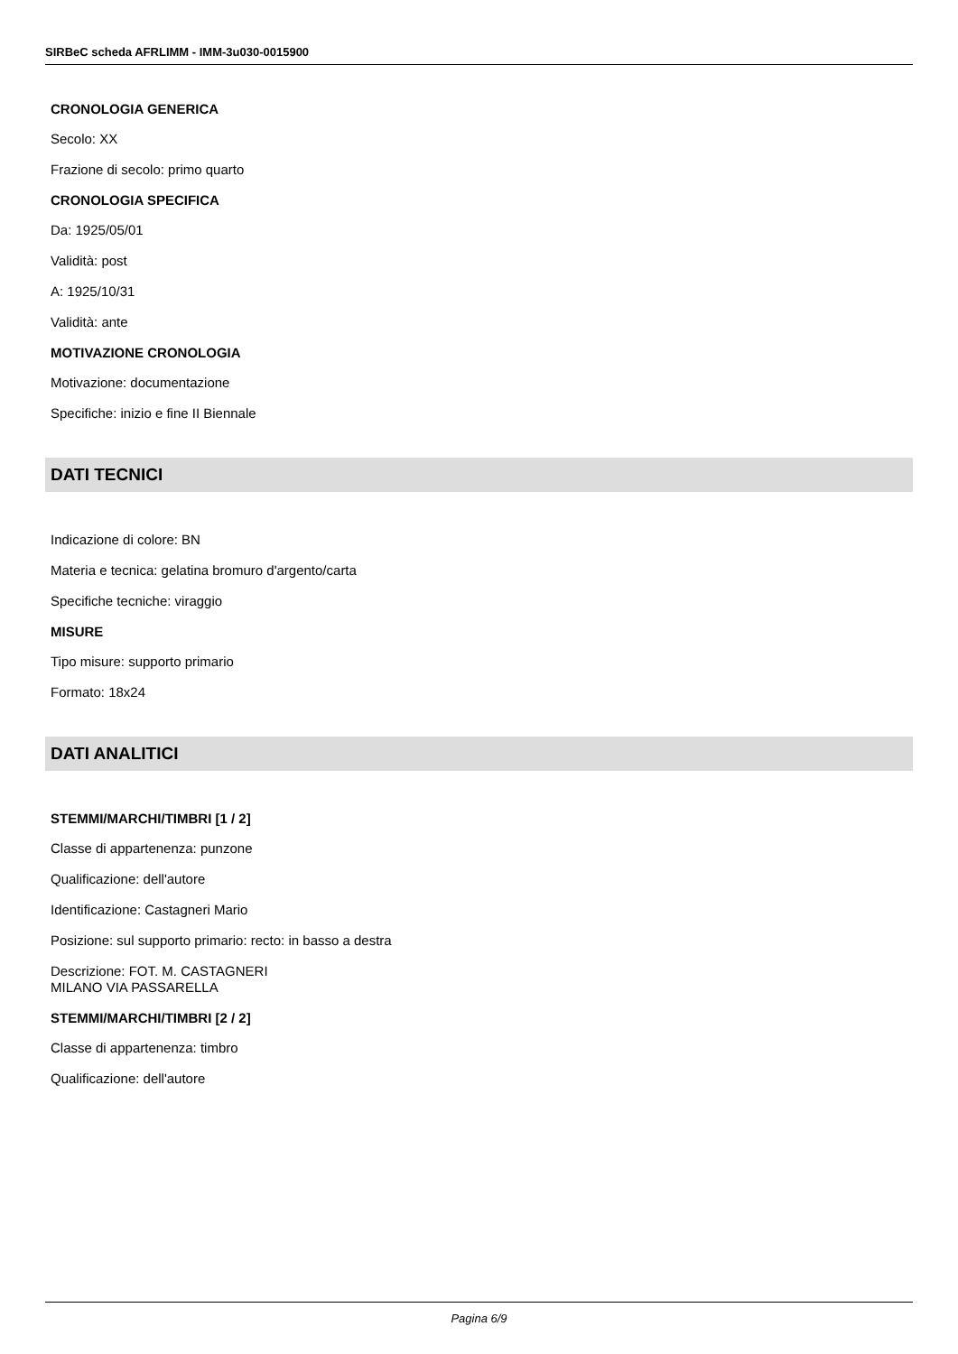SIRBeC scheda AFRLIMM - IMM-3u030-0015900
CRONOLOGIA GENERICA
Secolo: XX
Frazione di secolo: primo quarto
CRONOLOGIA SPECIFICA
Da: 1925/05/01
Validità: post
A: 1925/10/31
Validità: ante
MOTIVAZIONE CRONOLOGIA
Motivazione: documentazione
Specifiche: inizio e fine II Biennale
DATI TECNICI
Indicazione di colore: BN
Materia e tecnica: gelatina bromuro d'argento/carta
Specifiche tecniche: viraggio
MISURE
Tipo misure: supporto primario
Formato: 18x24
DATI ANALITICI
STEMMI/MARCHI/TIMBRI [1 / 2]
Classe di appartenenza: punzone
Qualificazione: dell'autore
Identificazione: Castagneri Mario
Posizione: sul supporto primario: recto: in basso a destra
Descrizione: FOT. M. CASTAGNERI
MILANO VIA PASSARELLA
STEMMI/MARCHI/TIMBRI [2 / 2]
Classe di appartenenza: timbro
Qualificazione: dell'autore
Pagina 6/9